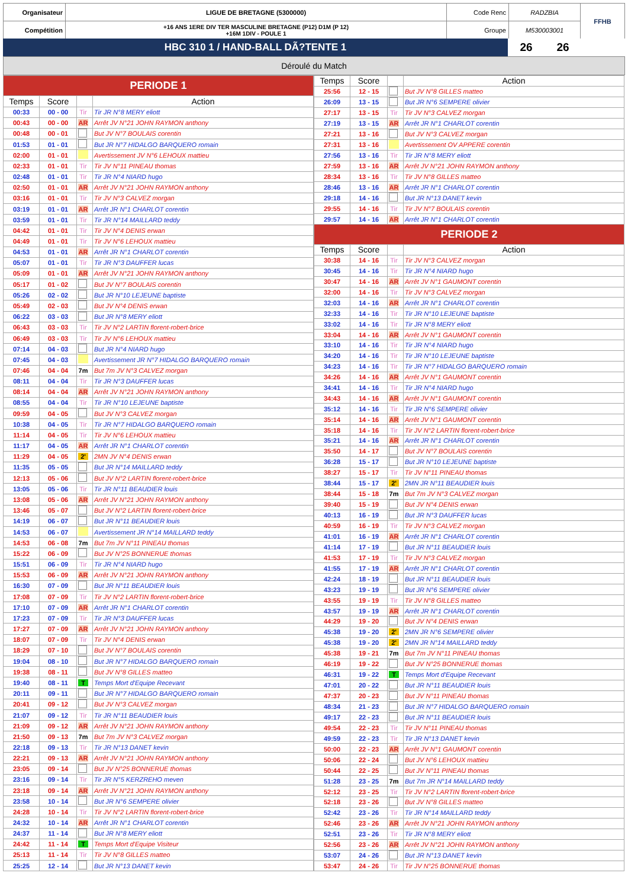| Organisateur | LIGUE DE BRETAGNE (5300000) | Code Renc | RADZBIA | FFHB |
| Compétition | +16 ANS 1ERE DIV TER MASCULINE BRETAGNE (P12) D1M (P 12) +16M 1DIV - POULE 1 | Groupe | M530003001 | |
| HBC 310 1 / HAND-BALL DÃ?TENTE 1 | 26 | 26 | |
Déroulé du Match
| PERIODE 1 | | | |
| Temps | Score | | Action |
| 00:33 | 00 - 00 | Tir | Tir JR N°8 MERY eliott |
| 00:43 | 00 - 00 | AR | Arrêt JV N°21 JOHN RAYMON anthony |
| 00:48 | 00 - 01 | | But JV N°7 BOULAIS corentin |
| 01:53 | 01 - 01 | | But JR N°7 HIDALGO BARQUERO romain |
| 02:00 | 01 - 01 | | Avertissement JV N°6 LEHOUX mattieu |
| 02:33 | 01 - 01 | Tir | Tir JV N°11 PINEAU thomas |
| 02:48 | 01 - 01 | Tir | Tir JR N°4 NIARD hugo |
| 02:50 | 01 - 01 | AR | Arrêt JV N°21 JOHN RAYMON anthony |
| 03:16 | 01 - 01 | Tir | Tir JV N°3 CALVEZ morgan |
| 03:19 | 01 - 01 | AR | Arrêt JR N°1 CHARLOT corentin |
| 03:59 | 01 - 01 | Tir | Tir JR N°14 MAILLARD teddy |
| 04:42 | 01 - 01 | Tir | Tir JV N°4 DENIS erwan |
| 04:49 | 01 - 01 | Tir | Tir JV N°6 LEHOUX mattieu |
| 04:53 | 01 - 01 | AR | Arrêt JR N°1 CHARLOT corentin |
| 05:07 | 01 - 01 | Tir | Tir JR N°3 DAUFFER lucas |
| 05:09 | 01 - 01 | AR | Arrêt JV N°21 JOHN RAYMON anthony |
| 05:17 | 01 - 02 | | But JV N°7 BOULAIS corentin |
| 05:26 | 02 - 02 | | But JR N°10 LEJEUNE baptiste |
| 05:49 | 02 - 03 | | But JV N°4 DENIS erwan |
| 06:22 | 03 - 03 | | But JR N°8 MERY eliott |
| 06:43 | 03 - 03 | Tir | Tir JV N°2 LARTIN florent-robert-brice |
| 06:49 | 03 - 03 | Tir | Tir JV N°6 LEHOUX mattieu |
| 07:14 | 04 - 03 | | But JR N°4 NIARD hugo |
| 07:45 | 04 - 03 | | Avertissement JR N°7 HIDALGO BARQUERO romain |
| 07:46 | 04 - 04 | 7m | But 7m JV N°3 CALVEZ morgan |
| 08:11 | 04 - 04 | Tir | Tir JR N°3 DAUFFER lucas |
| 08:14 | 04 - 04 | AR | Arrêt JV N°21 JOHN RAYMON anthony |
| 08:55 | 04 - 04 | Tir | Tir JR N°10 LEJEUNE baptiste |
| 09:59 | 04 - 05 | | But JV N°3 CALVEZ morgan |
| 10:38 | 04 - 05 | Tir | Tir JR N°7 HIDALGO BARQUERO romain |
| 11:14 | 04 - 05 | Tir | Tir JV N°6 LEHOUX mattieu |
| 11:17 | 04 - 05 | AR | Arrêt JR N°1 CHARLOT corentin |
| 11:29 | 04 - 05 | 2' | 2MN JV N°4 DENIS erwan |
| 11:35 | 05 - 05 | | But JR N°14 MAILLARD teddy |
| 12:13 | 05 - 06 | | But JV N°2 LARTIN florent-robert-brice |
| 13:05 | 05 - 06 | Tir | Tir JR N°11 BEAUDIER louis |
| 13:08 | 05 - 06 | AR | Arrêt JV N°21 JOHN RAYMON anthony |
| 13:46 | 05 - 07 | | But JV N°2 LARTIN florent-robert-brice |
| 14:19 | 06 - 07 | | But JR N°11 BEAUDIER louis |
| 14:53 | 06 - 07 | | Avertissement JR N°14 MAILLARD teddy |
| 14:53 | 06 - 08 | 7m | But 7m JV N°11 PINEAU thomas |
| 15:22 | 06 - 09 | | But JV N°25 BONNERUE thomas |
| 15:51 | 06 - 09 | Tir | Tir JR N°4 NIARD hugo |
| 15:53 | 06 - 09 | AR | Arrêt JV N°21 JOHN RAYMON anthony |
| 16:30 | 07 - 09 | | But JR N°11 BEAUDIER louis |
| 17:08 | 07 - 09 | Tir | Tir JV N°2 LARTIN florent-robert-brice |
| 17:10 | 07 - 09 | AR | Arrêt JR N°1 CHARLOT corentin |
| 17:23 | 07 - 09 | Tir | Tir JR N°3 DAUFFER lucas |
| 17:27 | 07 - 09 | AR | Arrêt JV N°21 JOHN RAYMON anthony |
| 18:07 | 07 - 09 | Tir | Tir JV N°4 DENIS erwan |
| 18:29 | 07 - 10 | | But JV N°7 BOULAIS corentin |
| 19:04 | 08 - 10 | | But JR N°7 HIDALGO BARQUERO romain |
| 19:38 | 08 - 11 | | But JV N°8 GILLES matteo |
| 19:40 | 08 - 11 | T | Temps Mort d'Equipe Recevant |
| 20:11 | 09 - 11 | | But JR N°7 HIDALGO BARQUERO romain |
| 20:41 | 09 - 12 | | But JV N°3 CALVEZ morgan |
| 21:07 | 09 - 12 | Tir | Tir JR N°11 BEAUDIER louis |
| 21:09 | 09 - 12 | AR | Arrêt JV N°21 JOHN RAYMON anthony |
| 21:50 | 09 - 13 | 7m | But 7m JV N°3 CALVEZ morgan |
| 22:18 | 09 - 13 | Tir | Tir JR N°13 DANET kevin |
| 22:21 | 09 - 13 | AR | Arrêt JV N°21 JOHN RAYMON anthony |
| 23:05 | 09 - 14 | | But JV N°25 BONNERUE thomas |
| 23:16 | 09 - 14 | Tir | Tir JR N°5 KERZREHO meven |
| 23:18 | 09 - 14 | AR | Arrêt JV N°21 JOHN RAYMON anthony |
| 23:58 | 10 - 14 | | But JR N°6 SEMPERE olivier |
| 24:28 | 10 - 14 | Tir | Tir JV N°2 LARTIN florent-robert-brice |
| 24:32 | 10 - 14 | AR | Arrêt JR N°1 CHARLOT corentin |
| 24:37 | 11 - 14 | | But JR N°8 MERY eliott |
| 24:42 | 11 - 14 | T | Temps Mort d'Equipe Visiteur |
| 25:13 | 11 - 14 | Tir | Tir JV N°8 GILLES matteo |
| 25:25 | 12 - 14 | | But JR N°13 DANET kevin |
| Temps | Score | | Action |
| --- | --- | --- | --- |
| 25:56 | 12 - 15 | | But JV N°8 GILLES matteo |
| 26:09 | 13 - 15 | | But JR N°6 SEMPERE olivier |
| 27:17 | 13 - 15 | Tir | Tir JV N°3 CALVEZ morgan |
| 27:19 | 13 - 15 | AR | Arrêt JR N°1 CHARLOT corentin |
| 27:21 | 13 - 16 | | But JV N°3 CALVEZ morgan |
| 27:31 | 13 - 16 | | Avertissement OV APPERE corentin |
| 27:56 | 13 - 16 | Tir | Tir JR N°8 MERY eliott |
| 27:59 | 13 - 16 | AR | Arrêt JV N°21 JOHN RAYMON anthony |
| 28:34 | 13 - 16 | Tir | Tir JV N°8 GILLES matteo |
| 28:46 | 13 - 16 | AR | Arrêt JR N°1 CHARLOT corentin |
| 29:18 | 14 - 16 | | But JR N°13 DANET kevin |
| 29:55 | 14 - 16 | Tir | Tir JV N°7 BOULAIS corentin |
| 29:57 | 14 - 16 | AR | Arrêt JR N°1 CHARLOT corentin |
| PERIODE 2 | | | |
| Temps | Score | | Action |
| 30:38 | 14 - 16 | Tir | Tir JV N°3 CALVEZ morgan |
| 30:45 | 14 - 16 | Tir | Tir JR N°4 NIARD hugo |
| 30:47 | 14 - 16 | AR | Arrêt JV N°1 GAUMONT corentin |
| 32:00 | 14 - 16 | Tir | Tir JV N°3 CALVEZ morgan |
| 32:03 | 14 - 16 | AR | Arrêt JR N°1 CHARLOT corentin |
| 32:33 | 14 - 16 | Tir | Tir JR N°10 LEJEUNE baptiste |
| 33:02 | 14 - 16 | Tir | Tir JR N°8 MERY eliott |
| 33:04 | 14 - 16 | AR | Arrêt JV N°1 GAUMONT corentin |
| 33:10 | 14 - 16 | Tir | Tir JR N°4 NIARD hugo |
| 34:20 | 14 - 16 | Tir | Tir JR N°10 LEJEUNE baptiste |
| 34:23 | 14 - 16 | Tir | Tir JR N°7 HIDALGO BARQUERO romain |
| 34:26 | 14 - 16 | AR | Arrêt JV N°1 GAUMONT corentin |
| 34:41 | 14 - 16 | Tir | Tir JR N°4 NIARD hugo |
| 34:43 | 14 - 16 | AR | Arrêt JV N°1 GAUMONT corentin |
| 35:12 | 14 - 16 | Tir | Tir JR N°6 SEMPERE olivier |
| 35:14 | 14 - 16 | AR | Arrêt JV N°1 GAUMONT corentin |
| 35:18 | 14 - 16 | Tir | Tir JV N°2 LARTIN florent-robert-brice |
| 35:21 | 14 - 16 | AR | Arrêt JR N°1 CHARLOT corentin |
| 35:50 | 14 - 17 | | But JV N°7 BOULAIS corentin |
| 36:28 | 15 - 17 | | But JR N°10 LEJEUNE baptiste |
| 38:27 | 15 - 17 | Tir | Tir JV N°11 PINEAU thomas |
| 38:44 | 15 - 17 | 2' | 2MN JR N°11 BEAUDIER louis |
| 38:44 | 15 - 18 | 7m | But 7m JV N°3 CALVEZ morgan |
| 39:40 | 15 - 19 | | But JV N°4 DENIS erwan |
| 40:13 | 16 - 19 | | But JR N°3 DAUFFER lucas |
| 40:59 | 16 - 19 | Tir | Tir JV N°3 CALVEZ morgan |
| 41:01 | 16 - 19 | AR | Arrêt JR N°1 CHARLOT corentin |
| 41:14 | 17 - 19 | | But JR N°11 BEAUDIER louis |
| 41:53 | 17 - 19 | Tir | Tir JV N°3 CALVEZ morgan |
| 41:55 | 17 - 19 | AR | Arrêt JR N°1 CHARLOT corentin |
| 42:24 | 18 - 19 | | But JR N°11 BEAUDIER louis |
| 43:23 | 19 - 19 | | But JR N°6 SEMPERE olivier |
| 43:55 | 19 - 19 | Tir | Tir JV N°8 GILLES matteo |
| 43:57 | 19 - 19 | AR | Arrêt JR N°1 CHARLOT corentin |
| 44:29 | 19 - 20 | | But JV N°4 DENIS erwan |
| 45:38 | 19 - 20 | 2' | 2MN JR N°6 SEMPERE olivier |
| 45:38 | 19 - 20 | 2' | 2MN JR N°14 MAILLARD teddy |
| 45:38 | 19 - 21 | 7m | But 7m JV N°11 PINEAU thomas |
| 46:19 | 19 - 22 | | But JV N°25 BONNERUE thomas |
| 46:31 | 19 - 22 | T | Temps Mort d'Equipe Recevant |
| 47:01 | 20 - 22 | | But JR N°11 BEAUDIER louis |
| 47:37 | 20 - 23 | | But JV N°11 PINEAU thomas |
| 48:34 | 21 - 23 | | But JR N°7 HIDALGO BARQUERO romain |
| 49:17 | 22 - 23 | | But JR N°11 BEAUDIER louis |
| 49:54 | 22 - 23 | Tir | Tir JV N°11 PINEAU thomas |
| 49:59 | 22 - 23 | Tir | Tir JR N°13 DANET kevin |
| 50:00 | 22 - 23 | AR | Arrêt JV N°1 GAUMONT corentin |
| 50:06 | 22 - 24 | | But JV N°6 LEHOUX mattieu |
| 50:44 | 22 - 25 | | But JV N°11 PINEAU thomas |
| 51:28 | 23 - 25 | 7m | But 7m JR N°14 MAILLARD teddy |
| 52:12 | 23 - 25 | Tir | Tir JV N°2 LARTIN florent-robert-brice |
| 52:18 | 23 - 26 | | But JV N°8 GILLES matteo |
| 52:42 | 23 - 26 | Tir | Tir JR N°14 MAILLARD teddy |
| 52:46 | 23 - 26 | AR | Arrêt JV N°21 JOHN RAYMON anthony |
| 52:51 | 23 - 26 | Tir | Tir JR N°8 MERY eliott |
| 52:56 | 23 - 26 | AR | Arrêt JV N°21 JOHN RAYMON anthony |
| 53:07 | 24 - 26 | | But JR N°13 DANET kevin |
| 53:47 | 24 - 26 | Tir | Tir JV N°25 BONNERUE thomas |